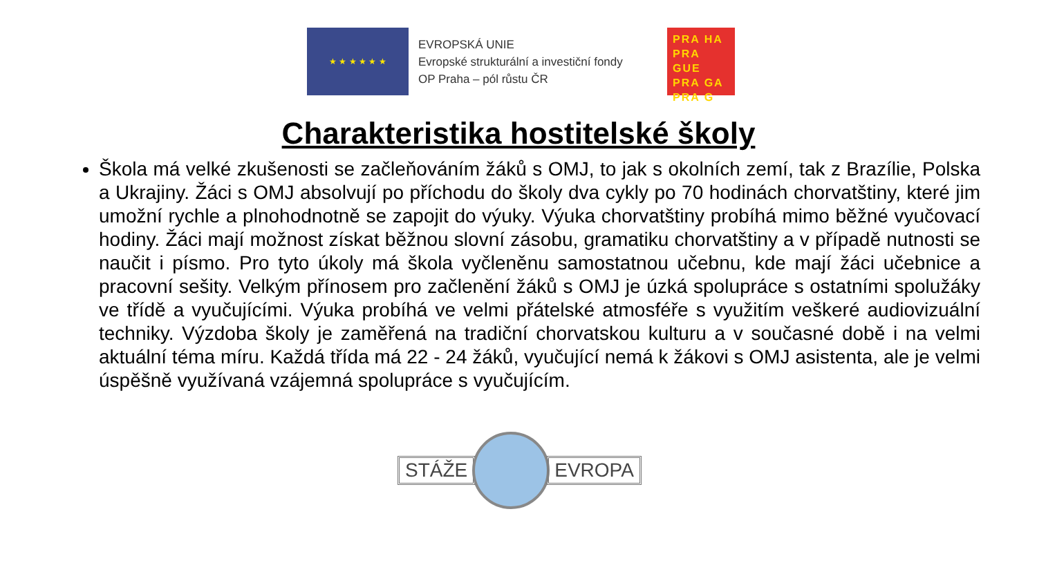★ ★ ★ ★ ★ ★
EVROPSKÁ UNIE
Evropské strukturální a investiční fondy
OP Praha – pól růstu ČR
PRA HA
PRA GUE
PRA GA
PRA G
Charakteristika hostitelské školy
Škola má velké zkušenosti se začleňováním žáků s OMJ, to jak s okolních zemí, tak z Brazílie, Polska a Ukrajiny. Žáci s OMJ absolvují po příchodu do školy dva cykly po 70 hodinách chorvatštiny, které jim umožní rychle a plnohodnotně se zapojit do výuky. Výuka chorvatštiny probíhá mimo běžné vyučovací hodiny. Žáci mají možnost získat běžnou slovní zásobu, gramatiku chorvatštiny a v případě nutnosti se naučit i písmo. Pro tyto úkoly má škola vyčleněnu samostatnou učebnu, kde mají žáci učebnice a pracovní sešity. Velkým přínosem pro začlenění žáků s OMJ je úzká spolupráce s ostatními spolužáky ve třídě a vyučujícími. Výuka probíhá ve velmi přátelské atmosféře s využitím veškeré audiovizuální techniky. Výzdoba školy je zaměřená na tradiční chorvatskou kulturu a v současné době i na velmi aktuální téma míru. Každá třída má 22 - 24 žáků, vyučující nemá k žákovi s OMJ asistenta, ale je velmi úspěšně využívaná vzájemná spolupráce s vyučujícím.
STÁŽE EVROPA